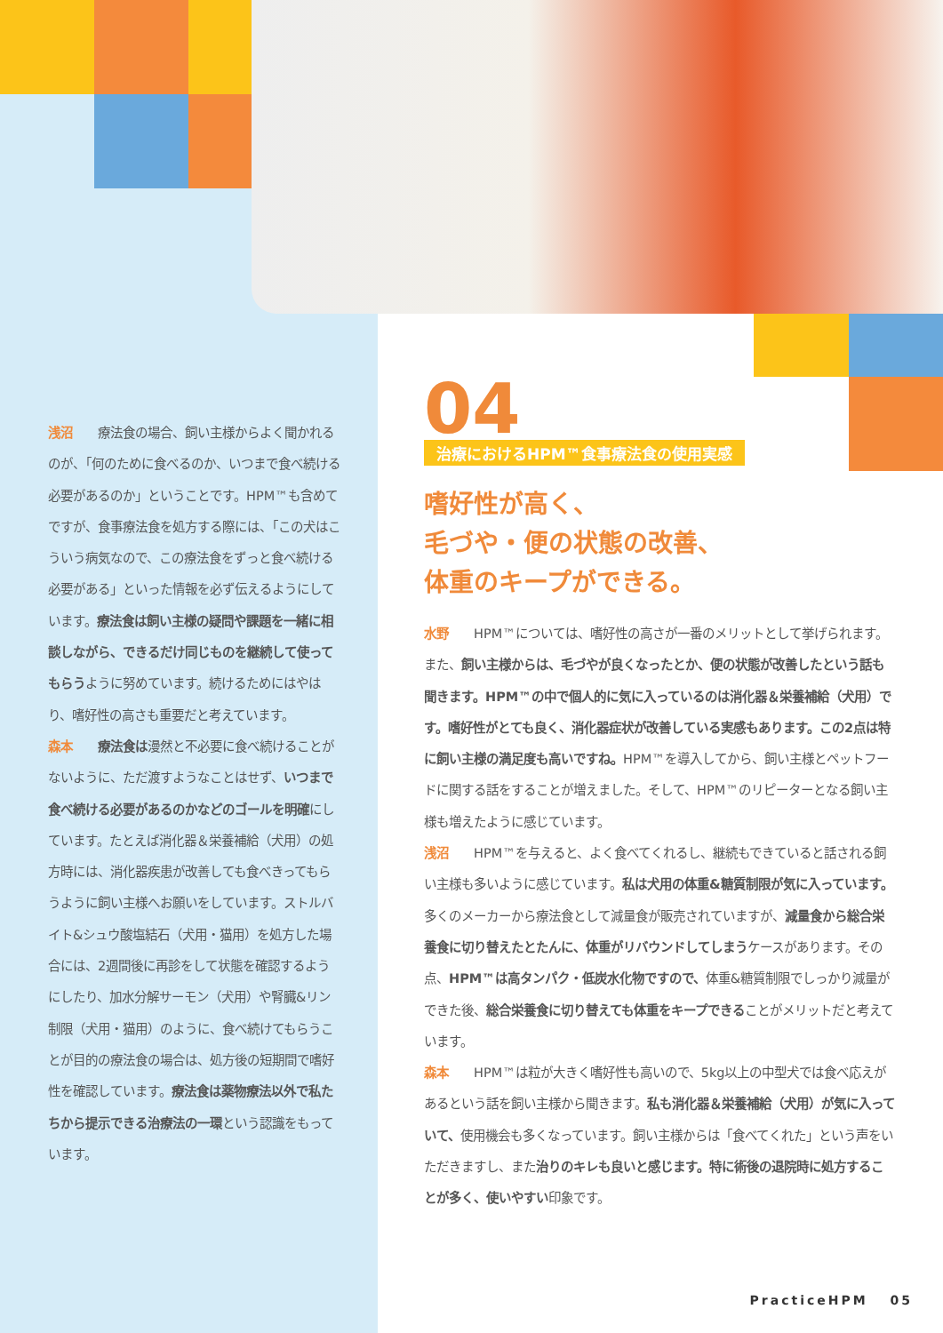浅沼　　療法食の場合、飼い主様からよく聞かれるのが、「何のために食べるのか、いつまで食べ続ける必要があるのか」ということです。HPM™も含めてですが、食事療法食を処方する際には、「この犬はこういう病気なので、この療法食をずっと食べ続ける必要がある」といった情報を必ず伝えるようにしています。療法食は飼い主様の疑問や課題を一緒に相談しながら、できるだけ同じものを継続して使ってもらうように努めています。続けるためにはやはり、嗜好性の高さも重要だと考えています。
森本　　療法食は漫然と不必要に食べ続けることがないように、ただ渡すようなことはせず、いつまで食べ続ける必要があるのかなどのゴールを明確にしています。たとえば消化器＆栄養補給（犬用）の処方時には、消化器疾患が改善しても食べきってもらうように飼い主様へお願いをしています。ストルバイト&シュウ酸塩結石（犬用・猫用）を処方した場合には、2週間後に再診をして状態を確認するようにしたり、加水分解サーモン（犬用）や腎臓&リン制限（犬用・猫用）のように、食べ続けてもらうことが目的の療法食の場合は、処方後の短期間で嗜好性を確認しています。療法食は薬物療法以外で私たちから提示できる治療法の一環という認識をもっています。
04
治療におけるHPM™食事療法食の使用実感
嗜好性が高く、
毛づや・便の状態の改善、
体重のキープができる。
水野　　HPM™については、嗜好性の高さが一番のメリットとして挙げられます。また、飼い主様からは、毛づやが良くなったとか、便の状態が改善したという話も聞きます。HPM™の中で個人的に気に入っているのは消化器＆栄養補給（犬用）です。嗜好性がとても良く、消化器症状が改善している実感もあります。この2点は特に飼い主様の満足度も高いですね。HPM™を導入してから、飼い主様とペットフードに関する話をすることが増えました。そして、HPM™のリピーターとなる飼い主様も増えたように感じています。
浅沼　　HPM™を与えると、よく食べてくれるし、継続もできていると話される飼い主様も多いように感じています。私は犬用の体重&糖質制限が気に入っています。多くのメーカーから療法食として減量食が販売されていますが、減量食から総合栄養食に切り替えたとたんに、体重がリバウンドしてしまうケースがあります。その点、HPM™は高タンパク・低炭水化物ですので、体重&糖質制限でしっかり減量ができた後、総合栄養食に切り替えても体重をキープできることがメリットだと考えています。
森本　　HPM™は粒が大きく嗜好性も高いので、5kg以上の中型犬では食べ応えがあるという話を飼い主様から聞きます。私も消化器＆栄養補給（犬用）が気に入っていて、使用機会も多くなっています。飼い主様からは「食べてくれた」という声をいただきますし、また治りのキレも良いと感じます。特に術後の退院時に処方することが多く、使いやすい印象です。
PracticeHPM　 05